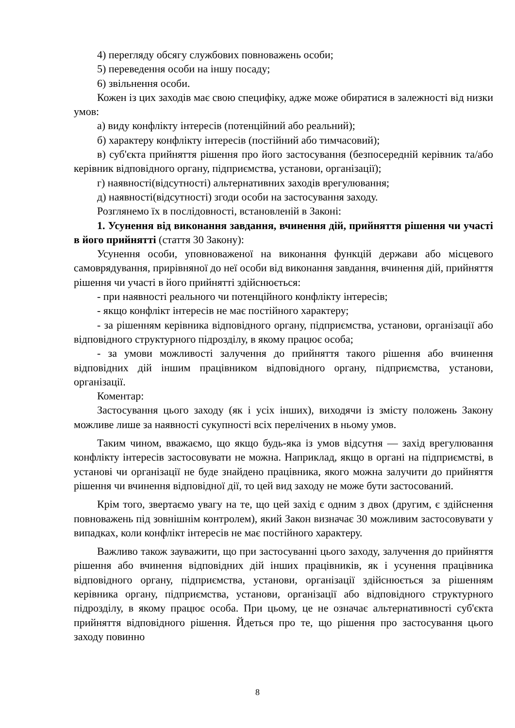4) перегляду обсягу службових повноважень особи;
5) переведення особи на іншу посаду;
6) звільнення особи.
Кожен із цих заходів має свою специфіку, адже може обиратися в залежності від низки умов:
а) виду конфлікту інтересів (потенційний або реальний);
б) характеру конфлікту інтересів (постійний або тимчасовий);
в) суб'єкта прийняття рішення про його застосування (безпосередній керівник та/або керівник відповідного органу, підприємства, установи, організації);
г) наявності(відсутності) альтернативних заходів врегулювання;
д) наявності(відсутності) згоди особи на застосування заходу.
Розглянемо їх в послідовності, встановленій в Законі:
1. Усунення від виконання завдання, вчинення дій, прийняття рішення чи участі в його прийнятті (стаття 30 Закону):
Усунення особи, уповноваженої на виконання функцій держави або місцевого самоврядування, прирівняної до неї особи від виконання завдання, вчинення дій, прийняття рішення чи участі в його прийнятті здійснюється:
- при наявності реального чи потенційного конфлікту інтересів;
- якщо конфлікт інтересів не має постійного характеру;
- за рішенням керівника відповідного органу, підприємства, установи, організації або відповідного структурного підрозділу, в якому працює особа;
- за умови можливості залучення до прийняття такого рішення або вчинення відповідних дій іншим працівником відповідного органу, підприємства, установи, організації.
Коментар:
Застосування цього заходу (як і усіх інших), виходячи із змісту положень Закону можливе лише за наявності сукупності всіх перелічених в ньому умов.
Таким чином, вважаємо, що якщо будь-яка із умов відсутня — захід врегулювання конфлікту інтересів застосовувати не можна. Наприклад, якщо в органі на підприємстві, в установі чи організації не буде знайдено працівника, якого можна залучити до прийняття рішення чи вчинення відповідної дії, то цей вид заходу не може бути застосований.
Крім того, звертаємо увагу на те, що цей захід є одним з двох (другим, є здійснення повноважень під зовнішнім контролем), який Закон визначає 30 можливим застосовувати у випадках, коли конфлікт інтересів не має постійного характеру.
Важливо також зауважити, що при застосуванні цього заходу, залучення до прийняття рішення або вчинення відповідних дій інших працівників, як і усунення працівника відповідного органу, підприємства, установи, організації здійснюється за рішенням керівника органу, підприємства, установи, організації або відповідного структурного підрозділу, в якому працює особа. При цьому, це не означає альтернативності суб'єкта прийняття відповідного рішення. Йдеться про те, що рішення про застосування цього заходу повинно
8